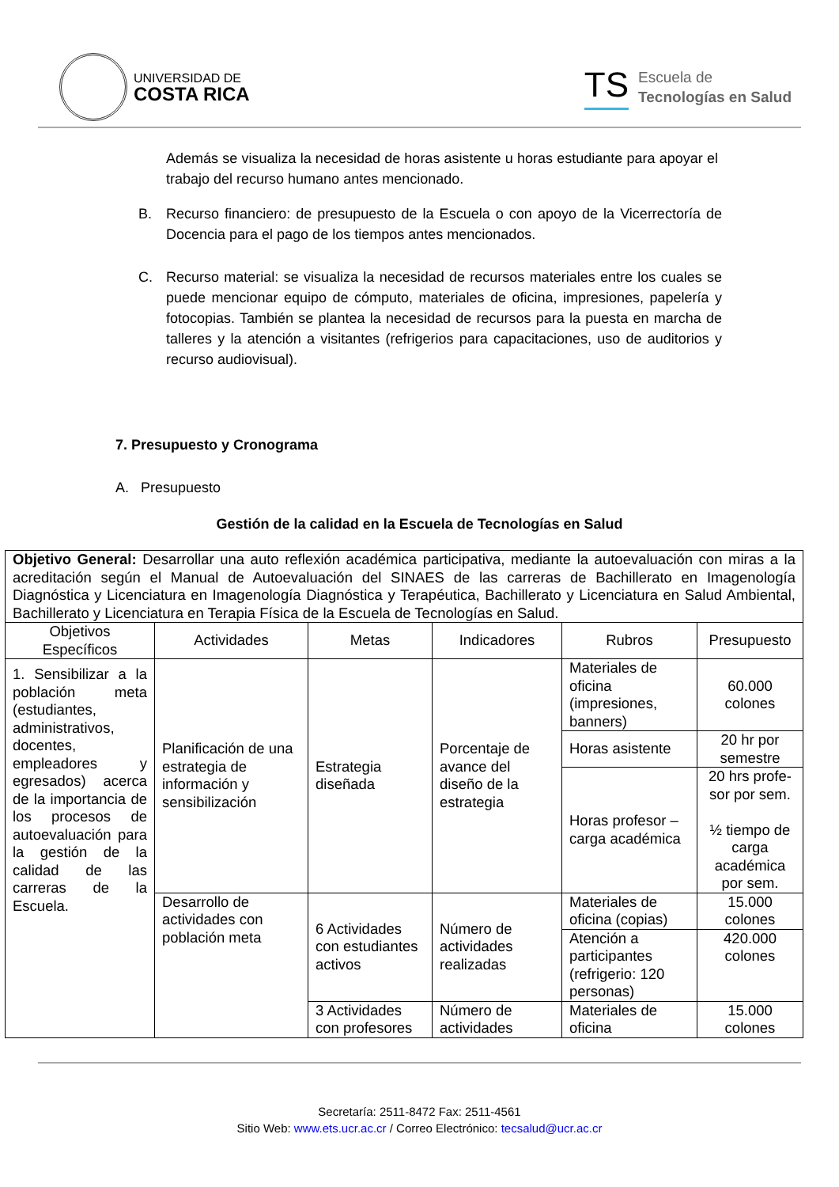UNIVERSIDAD DE
COSTA RICA
TS Escuela de
Tecnologías en Salud
Además se visualiza la necesidad de horas asistente u horas estudiante para apoyar el trabajo del recurso humano antes mencionado.
B. Recurso financiero: de presupuesto de la Escuela o con apoyo de la Vicerrecto­ría de Docencia para el pago de los tiempos antes mencionados.
C. Recurso material: se visualiza la necesidad de recursos materiales entre los cuales se puede mencionar equipo de cómputo, materiales de oficina, impresio­nes, papelería y fotocopias. También se plantea la necesidad de recursos para la puesta en marcha de talleres y la atención a visitantes (refrigerios para capa­citaciones, uso de auditorios y recurso audiovisual).
7. Presupuesto y Cronograma
A. Presupuesto
Gestión de la calidad en la Escuela de Tecnologías en Salud
| Objetivo General: Desarrollar una auto reflexión académica participativa, mediante la autoevaluación con miras a la acreditación según el Manual de Autoevaluación del SINAES de las carreras de Bachillerato en Imagenología Diagnóstica y Licenciatura en Imagenología Diagnóstica y Terapéutica, Bachillerato y Licenciatura en Salud Ambiental, Bachillerato y Licenciatura en Terapia Física de la Escuela de Tecnologías en Salud. | | | | | |
| Objetivos Específicos | Actividades | Metas | Indicadores | Rubros | Presupuesto |
| 1. Sensibilizar a la población meta (estudiantes, administrativos, docentes, empleadores y egresados) acerca de la importancia de los procesos de autoevaluación para la gestión de la calidad de las carreras de la Escuela. | Planificación de una estrategia de información y sensibilización | Estrategia diseñada | Porcentaje de avance del diseño de la estrategia | Materiales de oficina (impresiones, banners) | 60.000 colones |
| | | | | Horas asistente | 20 hr por semestre |
| | | | | Horas profesor – carga académica | 20 hrs profe­sor por sem. ½ tiempo de carga académica por sem. |
| | Desarrollo de actividades con población meta | 6 Actividades con estudiantes activos | Número de actividades realizadas | Materiales de oficina (copias) | 15.000 colones |
| | | | | Atención a participantes (refrigerio: 120 personas) | 420.000 colones |
| | | 3 Actividades con profesores | Número de actividades | Materiales de oficina | 15.000 colones |
Secretaría: 2511-8472 Fax: 2511-4561
Sitio Web: www.ets.ucr.ac.cr / Correo Electrónico: tecsalud@ucr.ac.cr